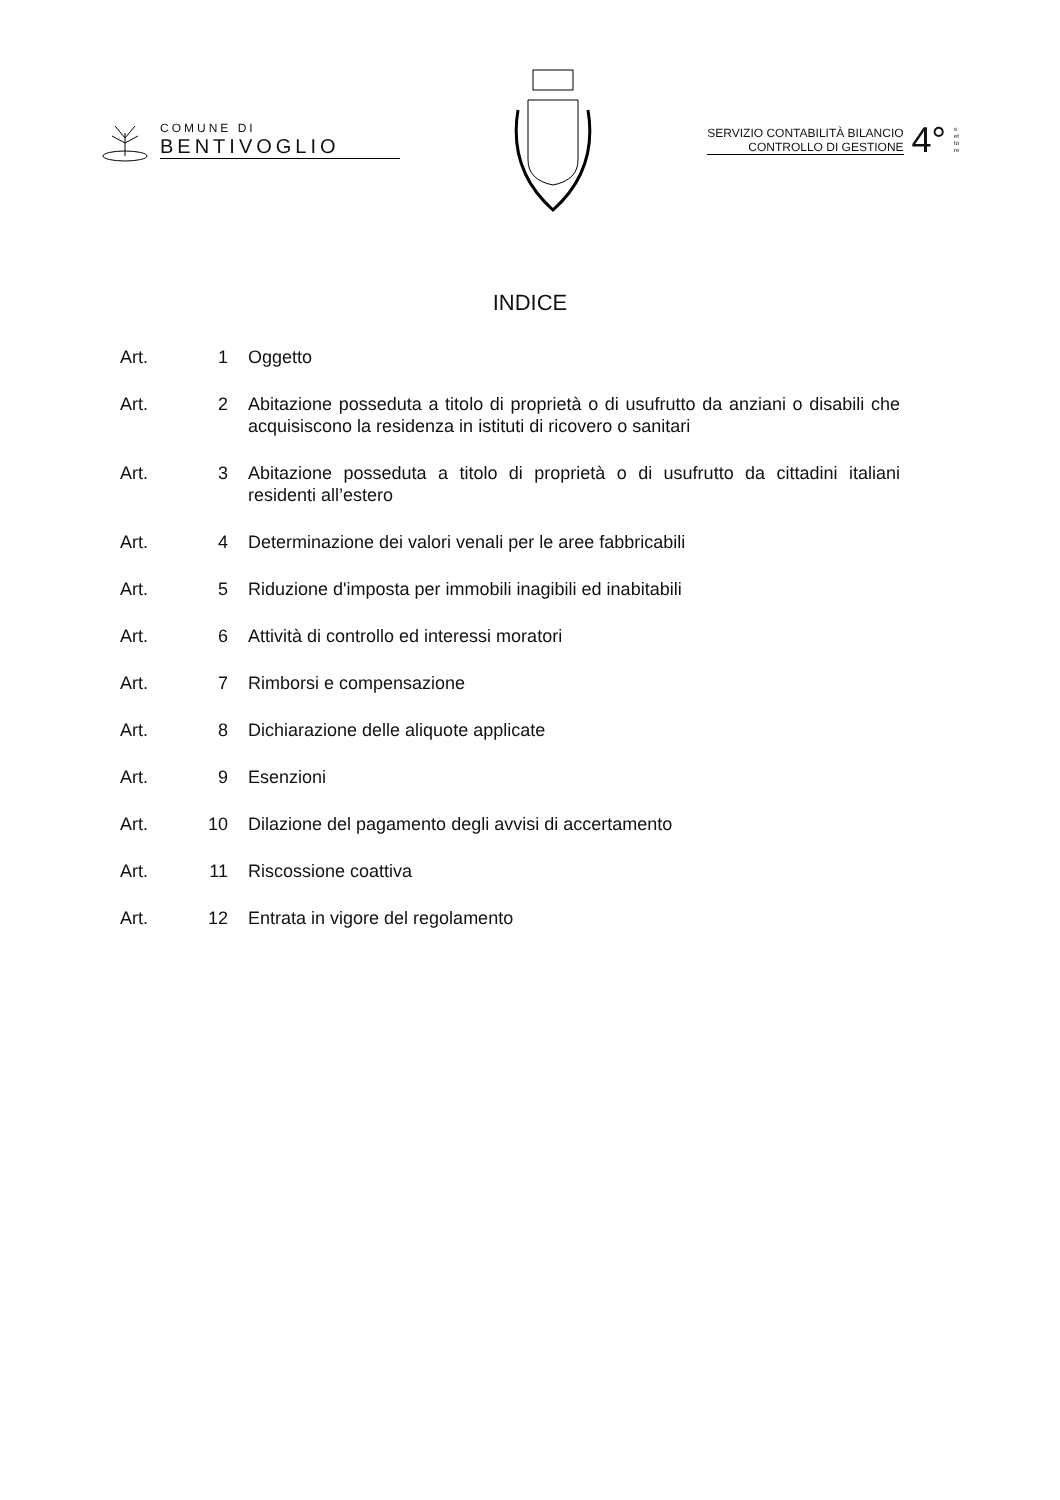COMUNE DI
BENTIVOGLIO
SERVIZIO CONTABILITÀ BILANCIO
CONTROLLO DI GESTIONE
4°
settore
INDICE
Art. 1 Oggetto
Art. 2 Abitazione posseduta a titolo di proprietà o di usufrutto da anziani o disabili che acquisiscono la residenza in istituti di ricovero o sanitari
Art. 3 Abitazione posseduta a titolo di proprietà o di usufrutto da cittadini italiani residenti all’estero
Art. 4 Determinazione dei valori venali per le aree fabbricabili
Art. 5 Riduzione d'imposta per immobili inagibili ed inabitabili
Art. 6 Attività di controllo ed interessi moratori
Art. 7 Rimborsi e compensazione
Art. 8 Dichiarazione delle aliquote applicate
Art. 9 Esenzioni
Art. 10 Dilazione del pagamento degli avvisi di accertamento
Art. 11 Riscossione coattiva
Art. 12 Entrata in vigore del regolamento